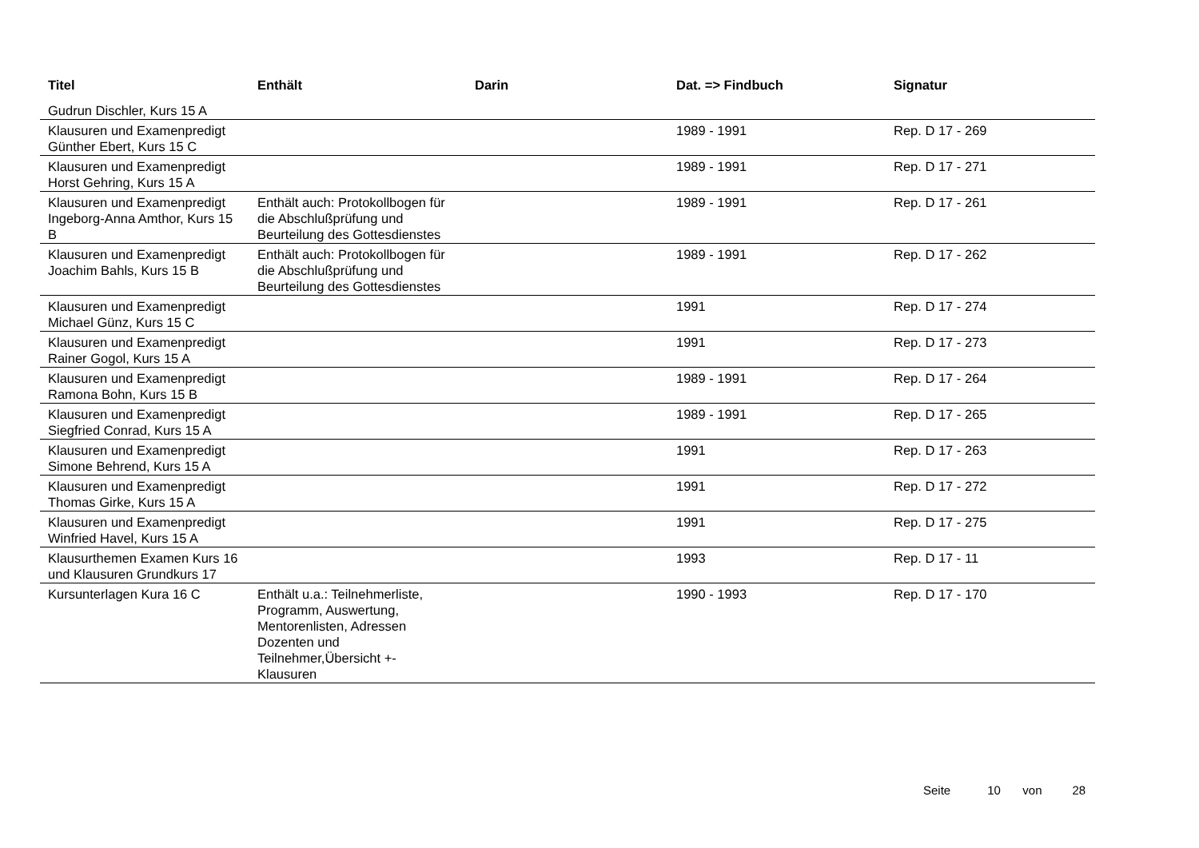| Titel | Enthält | Darin | Dat. => Findbuch | Signatur |
| --- | --- | --- | --- | --- |
| Gudrun Dischler, Kurs 15 A | | | | |
| Klausuren und Examenpredigt Günther Ebert, Kurs 15 C | | | 1989 - 1991 | Rep. D 17 - 269 |
| Klausuren und Examenpredigt Horst Gehring, Kurs 15 A | | | 1989 - 1991 | Rep. D 17 - 271 |
| Klausuren und Examenpredigt Ingeborg-Anna Amthor, Kurs 15 B | Enthält auch: Protokollbogen für die Abschlußprüfung und Beurteilung des Gottesdienstes | | 1989 - 1991 | Rep. D 17 - 261 |
| Klausuren und Examenpredigt Joachim Bahls, Kurs 15 B | Enthält auch: Protokollbogen für die Abschlußprüfung und Beurteilung des Gottesdienstes | | 1989 - 1991 | Rep. D 17 - 262 |
| Klausuren und Examenpredigt Michael Günz, Kurs 15 C | | | 1991 | Rep. D 17 - 274 |
| Klausuren und Examenpredigt Rainer Gogol, Kurs 15 A | | | 1991 | Rep. D 17 - 273 |
| Klausuren und Examenpredigt Ramona Bohn, Kurs 15 B | | | 1989 - 1991 | Rep. D 17 - 264 |
| Klausuren und Examenpredigt Siegfried Conrad, Kurs 15 A | | | 1989 - 1991 | Rep. D 17 - 265 |
| Klausuren und Examenpredigt Simone Behrend, Kurs 15 A | | | 1991 | Rep. D 17 - 263 |
| Klausuren und Examenpredigt Thomas Girke, Kurs 15 A | | | 1991 | Rep. D 17 - 272 |
| Klausuren und Examenpredigt Winfried Havel, Kurs 15 A | | | 1991 | Rep. D 17 - 275 |
| Klausurthemen Examen Kurs 16 und Klausuren Grundkurs 17 | | | 1993 | Rep. D 17 - 11 |
| Kursunterlagen Kura 16 C | Enthält u.a.: Teilnehmerliste, Programm, Auswertung, Mentorenlisten, Adressen Dozenten und Teilnehmer,Übersicht +- Klausuren | | 1990 - 1993 | Rep. D 17 - 170 |
Seite 10 von 28